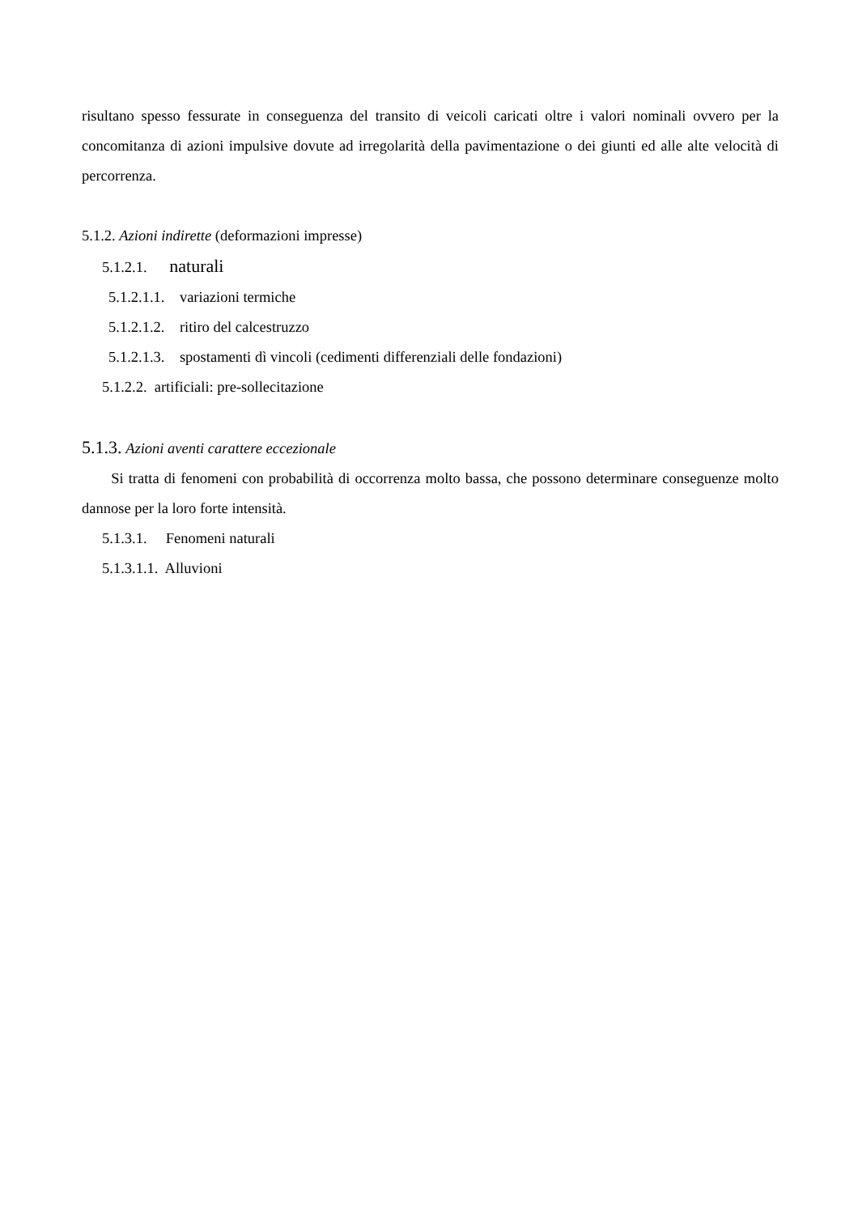risultano spesso fessurate in conseguenza del transito di veicoli caricati oltre i valori nominali ovvero per la concomitanza di azioni impulsive dovute ad irregolarità della pavimentazione o dei giunti ed alle alte velocità di percorrenza.
5.1.2. Azioni indirette (deformazioni impresse)
5.1.2.1. naturali
5.1.2.1.1. variazioni termiche
5.1.2.1.2. ritiro del calcestruzzo
5.1.2.1.3. spostamenti dì vincoli (cedimenti differenziali delle fondazioni)
5.1.2.2. artificiali: pre-sollecitazione
5.1.3. Azioni aventi carattere eccezionale
Si tratta di fenomeni con probabilità di occorrenza molto bassa, che possono determinare conseguenze molto dannose per la loro forte intensità.
5.1.3.1. Fenomeni naturali
5.1.3.1.1. Alluvioni